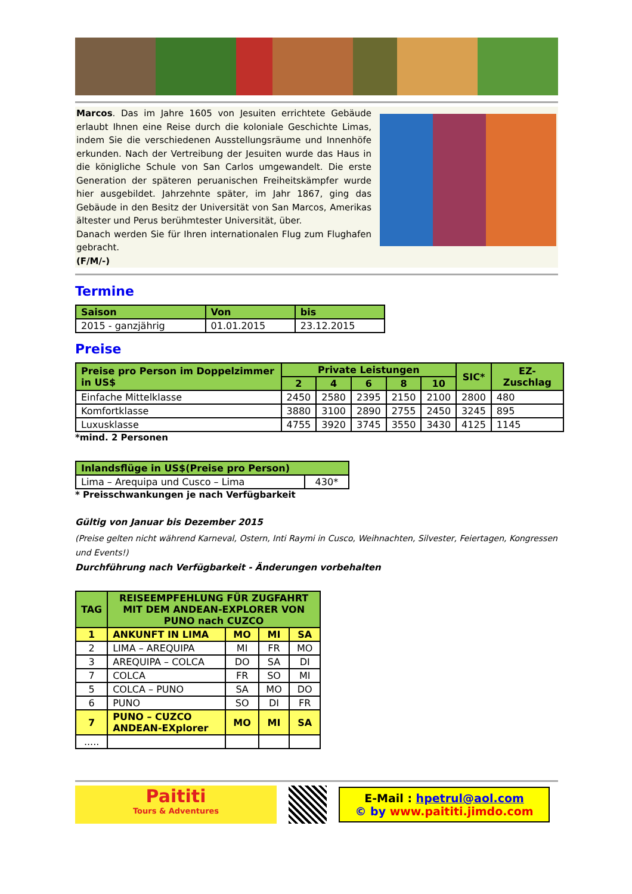Marcos. Das im Jahre 1605 von Jesuiten errichtete Gebäude erlaubt Ihnen eine Reise durch die koloniale Geschichte Limas, indem Sie die verschiedenen Ausstellungsräume und Innenhöfe erkunden. Nach der Vertreibung der Jesuiten wurde das Haus in die königliche Schule von San Carlos umgewandelt. Die erste Generation der späteren peruanischen Freiheitskämpfer wurde hier ausgebildet. Jahrzehnte später, im Jahr 1867, ging das Gebäude in den Besitz der Universität von San Marcos, Amerikas ältester und Perus berühmtester Universität, über.
Danach werden Sie für Ihren internationalen Flug zum Flughafen gebracht.
(F/M/-)
Termine
| Saison | Von | bis |
| --- | --- | --- |
| 2015 - ganzjährig | 01.01.2015 | 23.12.2015 |
Preise
| Preise pro Person im Doppelzimmer in US$ | Private Leistungen | | | | | SIC* | EZ-Zuschlag |
| --- | --- | --- | --- | --- | --- | --- | --- |
| | 2 | 4 | 6 | 8 | 10 | | |
| Einfache Mittelklasse | 2450 | 2580 | 2395 | 2150 | 2100 | 2800 | 480 |
| Komfortklasse | 3880 | 3100 | 2890 | 2755 | 2450 | 3245 | 895 |
| Luxusklasse | 4755 | 3920 | 3745 | 3550 | 3430 | 4125 | 1145 |
*mind. 2 Personen
| Inlandsflüge in US$(Preise pro Person) | |
| --- | --- |
| Lima – Arequipa und Cusco – Lima | 430* |
* Preisschwankungen je nach Verfügbarkeit
Gültig von Januar bis Dezember 2015
(Preise gelten nicht während Karneval, Ostern, Inti Raymi in Cusco, Weihnachten, Silvester, Feiertagen, Kongressen und Events!)
Durchführung nach Verfügbarkeit - Änderungen vorbehalten
| TAG | REISEEMPFEHLUNG FÜR ZUGFAHRT MIT DEM ANDEAN-EXPLORER VON PUNO nach CUZCO | | | |
| --- | --- | --- | --- | --- |
| 1 | ANKUNFT IN LIMA | MO | MI | SA |
| 2 | LIMA – AREQUIPA | MI | FR | MO |
| 3 | AREQUIPA – COLCA | DO | SA | DI |
| 7 | COLCA | FR | SO | MI |
| 5 | COLCA – PUNO | SA | MO | DO |
| 6 | PUNO | SO | DI | FR |
| 7 | PUNO – CUZCO ANDEAN-EXplorer | MO | MI | SA |
| ..... | | | | |
Paititi
Tours & Adventures
E-Mail : hpetrul@aol.com
© by www.paititi.jimdo.com